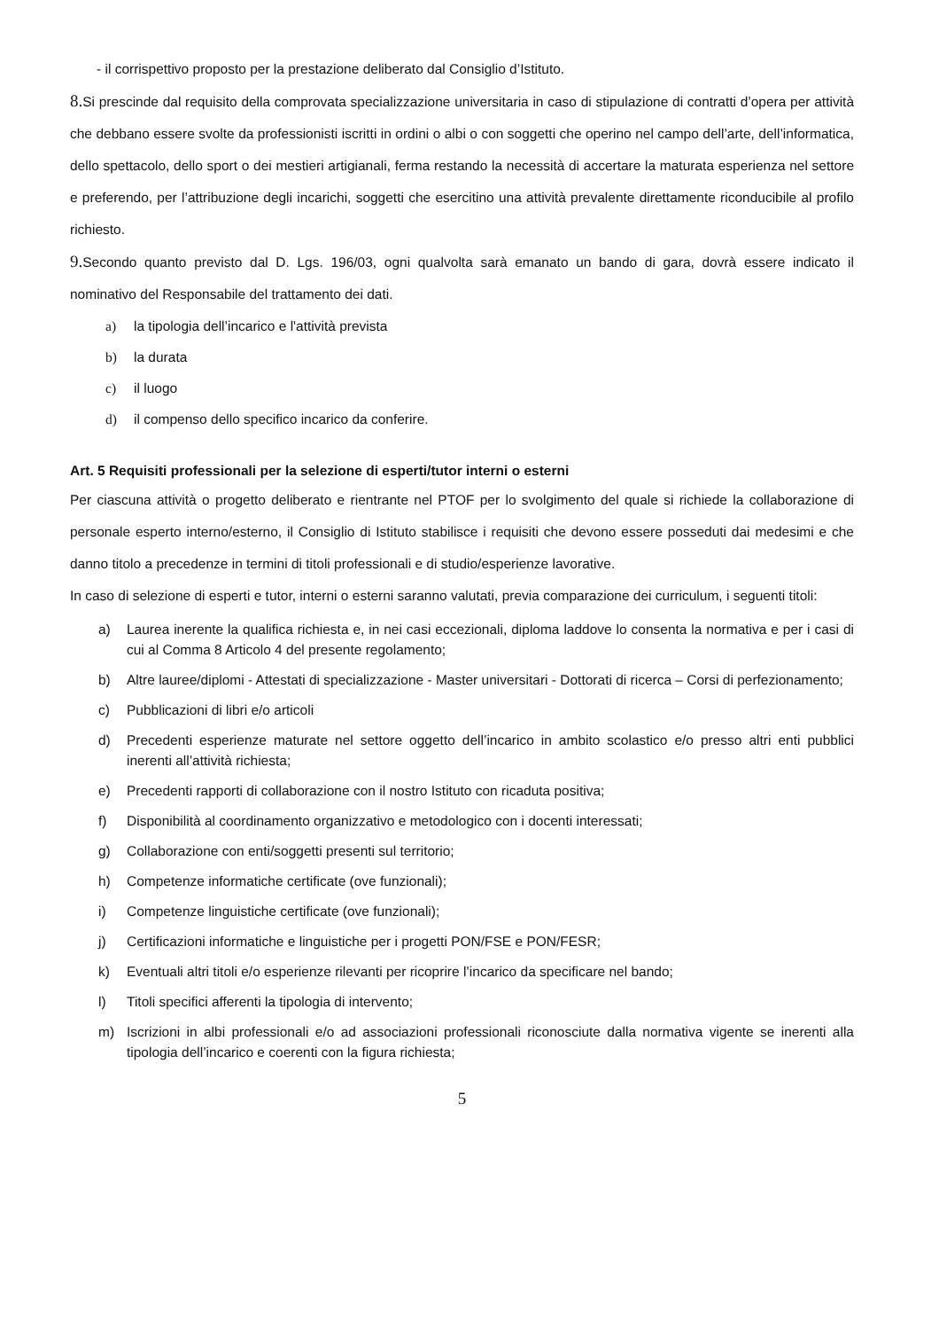- il corrispettivo proposto per la prestazione deliberato dal Consiglio d’Istituto.
8. Si prescinde dal requisito della comprovata specializzazione universitaria in caso di stipulazione di contratti d’opera per attività che debbano essere svolte da professionisti iscritti in ordini o albi o con soggetti che operino nel campo dell’arte, dell’informatica, dello spettacolo, dello sport o dei mestieri artigianali, ferma restando la necessità di accertare la maturata esperienza nel settore e preferendo, per l’attribuzione degli incarichi, soggetti che esercitino una attività prevalente direttamente riconducibile al profilo richiesto.
9. Secondo quanto previsto dal D. Lgs. 196/03, ogni qualvolta sarà emanato un bando di gara, dovrà essere indicato il nominativo del Responsabile del trattamento dei dati.
a) la tipologia dell’incarico e l'attività prevista
b) la durata
c) il luogo
d) il compenso dello specifico incarico da conferire.
Art. 5 Requisiti professionali per la selezione di esperti/tutor interni o esterni
Per ciascuna attività o progetto deliberato e rientrante nel PTOF per lo svolgimento del quale si richiede la collaborazione di personale esperto interno/esterno, il Consiglio di Istituto stabilisce i requisiti che devono essere posseduti dai medesimi e che danno titolo a precedenze in termini di titoli professionali e di studio/esperienze lavorative.
In caso di selezione di esperti e tutor, interni o esterni saranno valutati, previa comparazione dei curriculum, i seguenti titoli:
a) Laurea inerente la qualifica richiesta e, in nei casi eccezionali, diploma laddove lo consenta la normativa e per i casi di cui al Comma 8 Articolo 4 del presente regolamento;
b) Altre lauree/diplomi - Attestati di specializzazione - Master universitari - Dottorati di ricerca – Corsi di perfezionamento;
c) Pubblicazioni di libri e/o articoli
d) Precedenti esperienze maturate nel settore oggetto dell’incarico in ambito scolastico e/o presso altri enti pubblici inerenti all’attività richiesta;
e) Precedenti rapporti di collaborazione con il nostro Istituto con ricaduta positiva;
f) Disponibilità al coordinamento organizzativo e metodologico con i docenti interessati;
g) Collaborazione con enti/soggetti presenti sul territorio;
h) Competenze informatiche certificate (ove funzionali);
i) Competenze linguistiche certificate (ove funzionali);
j) Certificazioni informatiche e linguistiche per i progetti PON/FSE e PON/FESR;
k) Eventuali altri titoli e/o esperienze rilevanti per ricoprire l’incarico da specificare nel bando;
l) Titoli specifici afferenti la tipologia di intervento;
m) Iscrizioni in albi professionali e/o ad associazioni professionali riconosciute dalla normativa vigente se inerenti alla tipologia dell’incarico e coerenti con la figura richiesta;
5